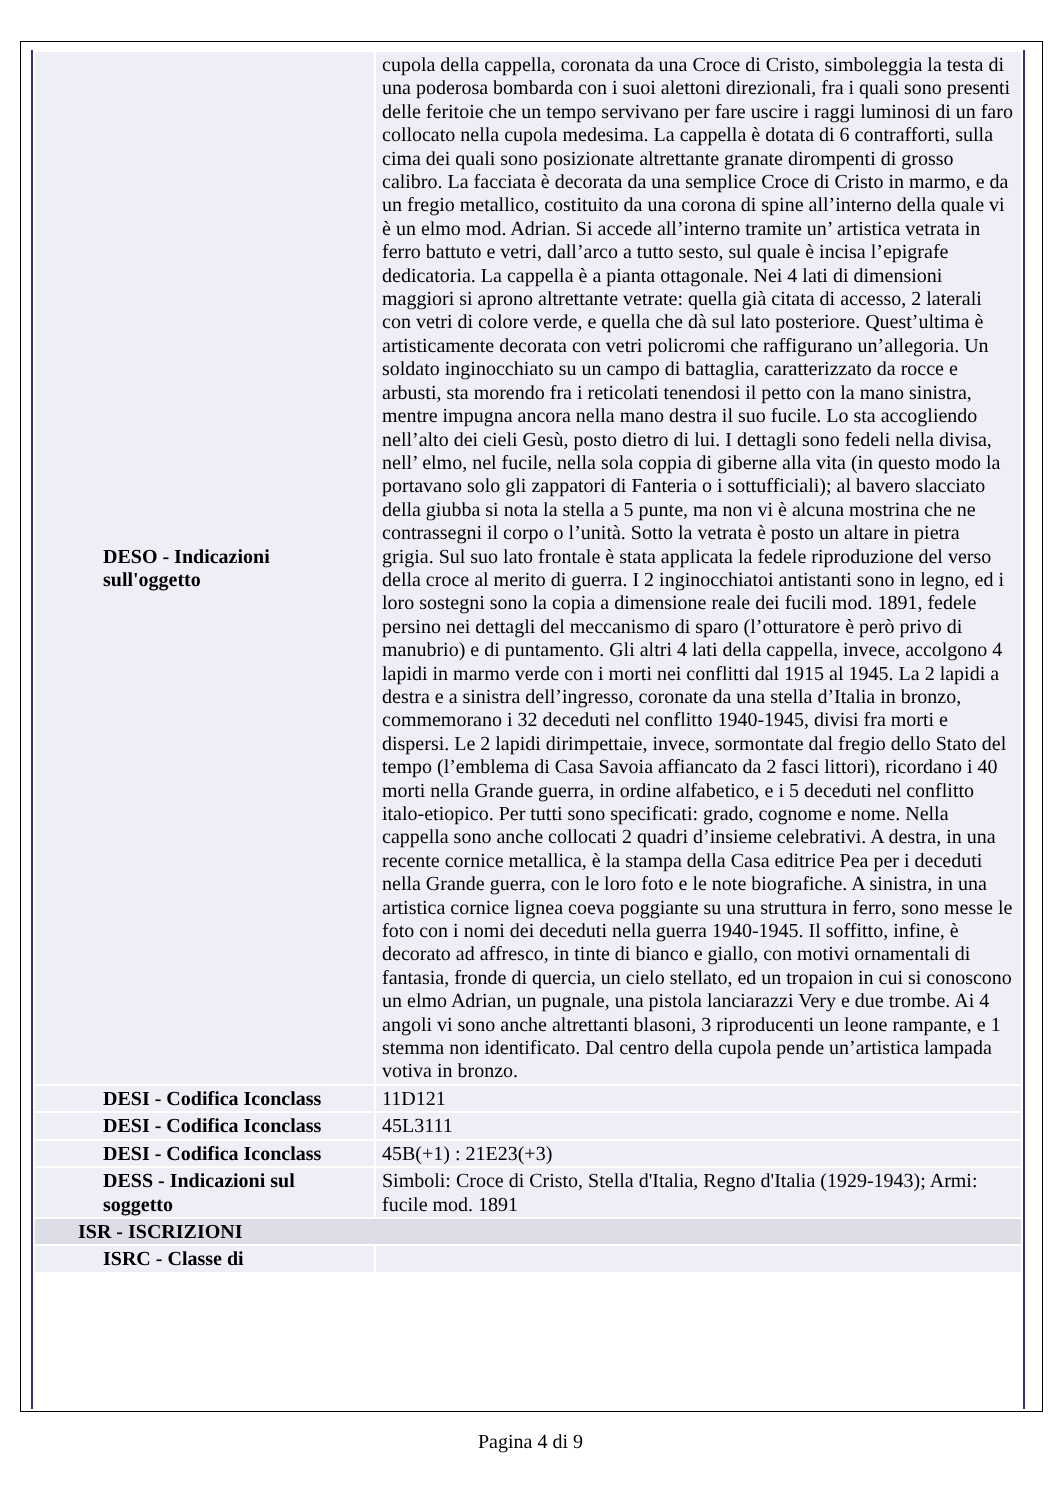| DESO - Indicazioni sull'oggetto | cupola della cappella, coronata da una Croce di Cristo, simboleggia la testa di una poderosa bombarda con i suoi alettoni direzionali, fra i quali sono presenti delle feritoie che un tempo servivano per fare uscire i raggi luminosi di un faro collocato nella cupola medesima. La cappella è dotata di 6 contrafforti, sulla cima dei quali sono posizionate altrettante granate dirompenti di grosso calibro. La facciata è decorata da una semplice Croce di Cristo in marmo, e da un fregio metallico, costituito da una corona di spine all’interno della quale vi è un elmo mod. Adrian. Si accede all’interno tramite un’ artistica vetrata in ferro battuto e vetri, dall’arco a tutto sesto, sul quale è incisa l’epigrafe dedicatoria. La cappella è a pianta ottagonale. Nei 4 lati di dimensioni maggiori si aprono altrettante vetrate: quella già citata di accesso, 2 laterali con vetri di colore verde, e quella che dà sul lato posteriore. Quest’ultima è artisticamente decorata con vetri policromi che raffigurano un’allegoria. Un soldato inginocchiato su un campo di battaglia, caratterizzato da rocce e arbusti, sta morendo fra i reticolati tenendosi il petto con la mano sinistra, mentre impugna ancora nella mano destra il suo fucile. Lo sta accogliendo nell’alto dei cieli Gesù, posto dietro di lui. I dettagli sono fedeli nella divisa, nell’ elmo, nel fucile, nella sola coppia di giberne alla vita (in questo modo la portavano solo gli zappatori di Fanteria o i sottufficiali); al bavero slacciato della giubba si nota la stella a 5 punte, ma non vi è alcuna mostrina che ne contrassegni il corpo o l’unità. Sotto la vetrata è posto un altare in pietra grigia. Sul suo lato frontale è stata applicata la fedele riproduzione del verso della croce al merito di guerra. I 2 inginocchiatoi antistanti sono in legno, ed i loro sostegni sono la copia a dimensione reale dei fucili mod. 1891, fedele persino nei dettagli del meccanismo di sparo (l’otturatore è però privo di manubrio) e di puntamento. Gli altri 4 lati della cappella, invece, accolgono 4 lapidi in marmo verde con i morti nei conflitti dal 1915 al 1945. La 2 lapidi a destra e a sinistra dell’ingresso, coronate da una stella d’Italia in bronzo, commemorano i 32 deceduti nel conflitto 1940-1945, divisi fra morti e dispersi. Le 2 lapidi dirimpettaie, invece, sormontate dal fregio dello Stato del tempo (l’emblema di Casa Savoia affiancato da 2 fasci littori), ricordano i 40 morti nella Grande guerra, in ordine alfabetico, e i 5 deceduti nel conflitto italo-etiopico. Per tutti sono specificati: grado, cognome e nome. Nella cappella sono anche collocati 2 quadri d’insieme celebrativi. A destra, in una recente cornice metallica, è la stampa della Casa editrice Pea per i deceduti nella Grande guerra, con le loro foto e le note biografiche. A sinistra, in una artistica cornice lignea coeva poggiante su una struttura in ferro, sono messe le foto con i nomi dei deceduti nella guerra 1940-1945. Il soffitto, infine, è decorato ad affresco, in tinte di bianco e giallo, con motivi ornamentali di fantasia, fronde di quercia, un cielo stellato, ed un tropaion in cui si conoscono un elmo Adrian, un pugnale, una pistola lanciarazzi Very e due trombe. Ai 4 angoli vi sono anche altrettanti blasoni, 3 riproducenti un leone rampante, e 1 stemma non identificato. Dal centro della cupola pende un’artistica lampada votiva in bronzo. |
| DESI - Codifica Iconclass | 11D121 |
| DESI - Codifica Iconclass | 45L3111 |
| DESI - Codifica Iconclass | 45B(+1) : 21E23(+3) |
| DESS - Indicazioni sul soggetto | Simboli: Croce di Cristo, Stella d'Italia, Regno d'Italia (1929-1943); Armi: fucile mod. 1891 |
| ISR - ISCRIZIONI | |
| ISRC - Classe di | |
Pagina 4 di 9